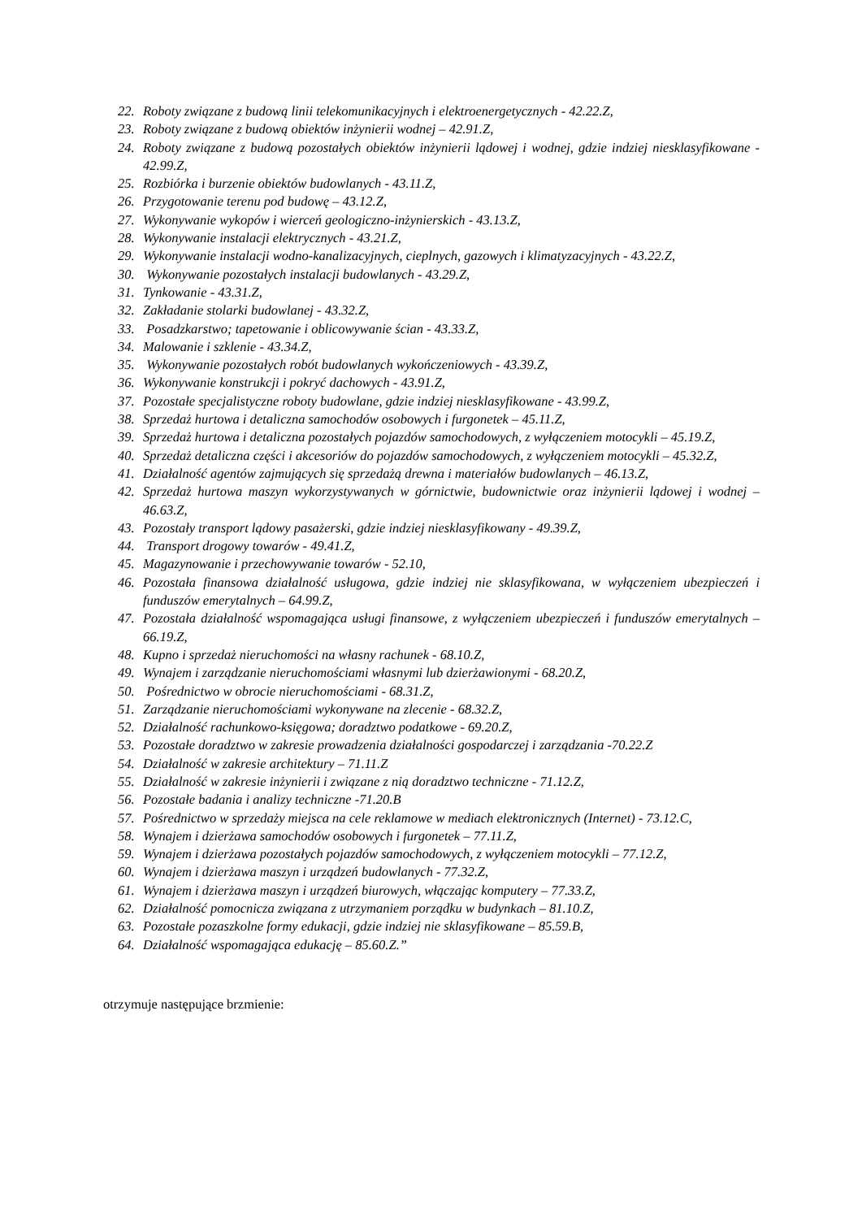22. Roboty związane z budową linii telekomunikacyjnych i elektroenergetycznych - 42.22.Z,
23. Roboty związane z budową obiektów inżynierii wodnej – 42.91.Z,
24. Roboty związane z budową pozostałych obiektów inżynierii lądowej i wodnej, gdzie indziej niesklasyfikowane - 42.99.Z,
25. Rozbiórka i burzenie obiektów budowlanych - 43.11.Z,
26. Przygotowanie terenu pod budowę – 43.12.Z,
27. Wykonywanie wykopów i wierceń geologiczno-inżynierskich - 43.13.Z,
28. Wykonywanie instalacji elektrycznych - 43.21.Z,
29. Wykonywanie instalacji wodno-kanalizacyjnych, cieplnych, gazowych i klimatyzacyjnych - 43.22.Z,
30. Wykonywanie pozostałych instalacji budowlanych - 43.29.Z,
31. Tynkowanie - 43.31.Z,
32. Zakładanie stolarki budowlanej - 43.32.Z,
33. Posadzkarstwo; tapetowanie i oblicowywanie ścian - 43.33.Z,
34. Malowanie i szklenie - 43.34.Z,
35. Wykonywanie pozostałych robót budowlanych wykończeniowych - 43.39.Z,
36. Wykonywanie konstrukcji i pokryć dachowych - 43.91.Z,
37. Pozostałe specjalistyczne roboty budowlane, gdzie indziej niesklasyfikowane - 43.99.Z,
38. Sprzedaż hurtowa i detaliczna samochodów osobowych i furgonetek – 45.11.Z,
39. Sprzedaż hurtowa i detaliczna pozostałych pojazdów samochodowych, z wyłączeniem motocykli – 45.19.Z,
40. Sprzedaż detaliczna części i akcesoriów do pojazdów samochodowych, z wyłączeniem motocykli – 45.32.Z,
41. Działalność agentów zajmujących się sprzedażą drewna i materiałów budowlanych – 46.13.Z,
42. Sprzedaż hurtowa maszyn wykorzystywanych w górnictwie, budownictwie oraz inżynierii lądowej i wodnej – 46.63.Z,
43. Pozostały transport lądowy pasażerski, gdzie indziej niesklasyfikowany - 49.39.Z,
44. Transport drogowy towarów - 49.41.Z,
45. Magazynowanie i przechowywanie towarów - 52.10,
46. Pozostała finansowa działalność usługowa, gdzie indziej nie sklasyfikowana, w wyłączeniem ubezpieczeń i funduszów emerytalnych – 64.99.Z,
47. Pozostała działalność wspomagająca usługi finansowe, z wyłączeniem ubezpieczeń i funduszów emerytalnych – 66.19.Z,
48. Kupno i sprzedaż nieruchomości na własny rachunek - 68.10.Z,
49. Wynajem i zarządzanie nieruchomościami własnymi lub dzierżawionymi - 68.20.Z,
50. Pośrednictwo w obrocie nieruchomościami - 68.31.Z,
51. Zarządzanie nieruchomościami wykonywane na zlecenie - 68.32.Z,
52. Działalność rachunkowo-księgowa; doradztwo podatkowe - 69.20.Z,
53. Pozostałe doradztwo w zakresie prowadzenia działalności gospodarczej i zarządzania -70.22.Z
54. Działalność w zakresie architektury – 71.11.Z
55. Działalność w zakresie inżynierii i związane z nią doradztwo techniczne - 71.12.Z,
56. Pozostałe badania i analizy techniczne -71.20.B
57. Pośrednictwo w sprzedaży miejsca na cele reklamowe w mediach elektronicznych (Internet) - 73.12.C,
58. Wynajem i dzierżawa samochodów osobowych i furgonetek – 77.11.Z,
59. Wynajem i dzierżawa pozostałych pojazdów samochodowych, z wyłączeniem motocykli – 77.12.Z,
60. Wynajem i dzierżawa maszyn i urządzeń budowlanych - 77.32.Z,
61. Wynajem i dzierżawa maszyn i urządzeń biurowych, włączając komputery – 77.33.Z,
62. Działalność pomocnicza związana z utrzymaniem porządku w budynkach – 81.10.Z,
63. Pozostałe pozaszkolne formy edukacji, gdzie indziej nie sklasyfikowane – 85.59.B,
64. Działalność wspomagająca edukację – 85.60.Z.”
otrzymuje następujące brzmienie: